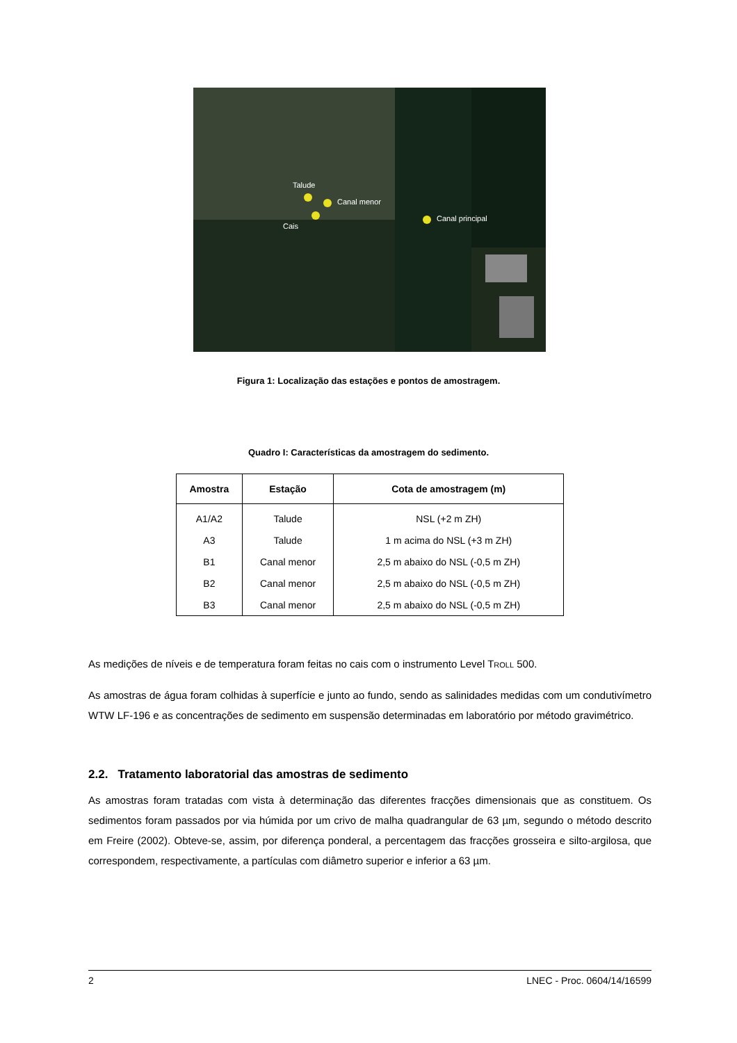Talude
Canal menor
Cais
Canal principal
Figura 1: Localização das estações e pontos de amostragem.
Quadro I: Características da amostragem do sedimento.
| Amostra | Estação | Cota de amostragem (m) |
| --- | --- | --- |
| A1/A2 | Talude | NSL (+2 m ZH) |
| A3 | Talude | 1 m acima do NSL (+3 m ZH) |
| B1 | Canal menor | 2,5 m abaixo do NSL (-0,5 m ZH) |
| B2 | Canal menor | 2,5 m abaixo do NSL (-0,5 m ZH) |
| B3 | Canal menor | 2,5 m abaixo do NSL (-0,5 m ZH) |
As medições de níveis e de temperatura foram feitas no cais com o instrumento Level TROLL 500.
As amostras de água foram colhidas à superfície e junto ao fundo, sendo as salinidades medidas com um condutivímetro WTW LF-196 e as concentrações de sedimento em suspensão determinadas em laboratório por método gravimétrico.
2.2. Tratamento laboratorial das amostras de sedimento
As amostras foram tratadas com vista à determinação das diferentes fracções dimensionais que as constituem. Os sedimentos foram passados por via húmida por um crivo de malha quadrangular de 63 µm, segundo o método descrito em Freire (2002). Obteve-se, assim, por diferença ponderal, a percentagem das fracções grosseira e silto-argilosa, que correspondem, respectivamente, a partículas com diâmetro superior e inferior a 63 µm.
2 LNEC - Proc. 0604/14/16599